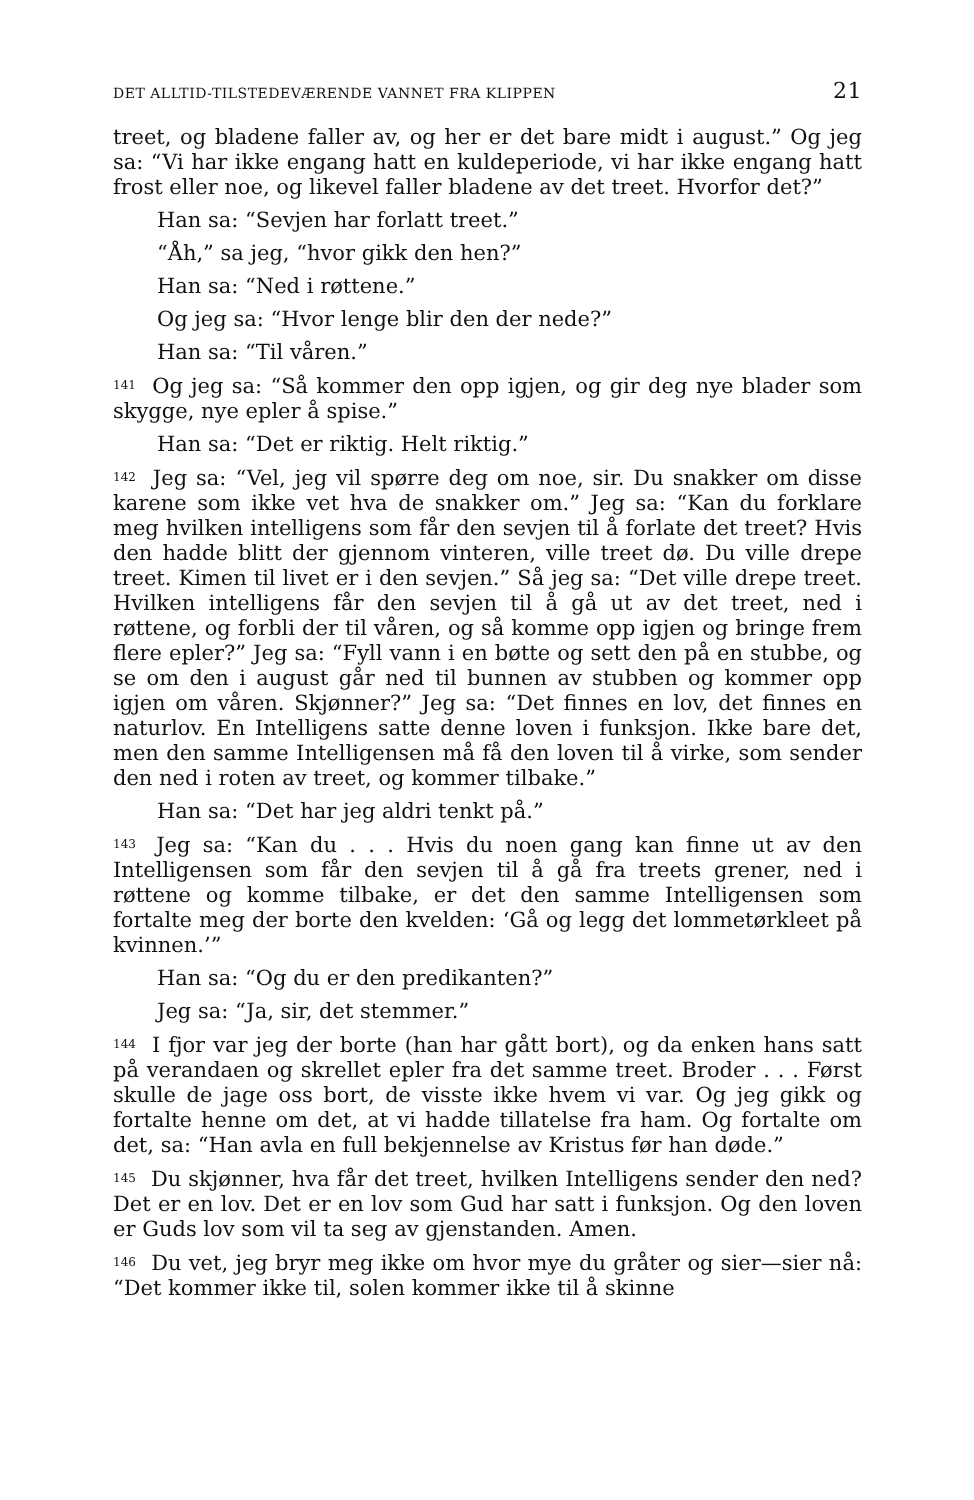DET ALLTID-TILSTEDEVÆRENDE VANNET FRA KLIPPEN 21
treet, og bladene faller av, og her er det bare midt i august.” Og jeg sa: “Vi har ikke engang hatt en kuldeperiode, vi har ikke engang hatt frost eller noe, og likevel faller bladene av det treet. Hvorfor det?”
Han sa: “Sevjen har forlatt treet.”
“Åh,” sa jeg, “hvor gikk den hen?”
Han sa: “Ned i røttene.”
Og jeg sa: “Hvor lenge blir den der nede?”
Han sa: “Til våren.”
<sup>141</sup> Og jeg sa: “Så kommer den opp igjen, og gir deg nye blader som skygge, nye epler å spise.”
Han sa: “Det er riktig. Helt riktig.”
<sup>142</sup> Jeg sa: “Vel, jeg vil spørre deg om noe, sir. Du snakker om disse karene som ikke vet hva de snakker om.” Jeg sa: “Kan du forklare meg hvilken intelligens som får den sevjen til å forlate det treet? Hvis den hadde blitt der gjennom vinteren, ville treet dø. Du ville drepe treet. Kimen til livet er i den sevjen.” Så jeg sa: “Det ville drepe treet. Hvilken intelligens får den sevjen til å gå ut av det treet, ned i røttene, og forbli der til våren, og så komme opp igjen og bringe frem flere epler?” Jeg sa: “Fyll vann i en bøtte og sett den på en stubbe, og se om den i august går ned til bunnen av stubben og kommer opp igjen om våren. Skjønner?” Jeg sa: “Det finnes en lov, det finnes en naturlov. En Intelligens satte denne loven i funksjon. Ikke bare det, men den samme Intelligensen må få den loven til å virke, som sender den ned i roten av treet, og kommer tilbake.”
Han sa: “Det har jeg aldri tenkt på.”
<sup>143</sup> Jeg sa: “Kan du . . . Hvis du noen gang kan finne ut av den Intelligensen som får den sevjen til å gå fra treets grener, ned i røttene og komme tilbake, er det den samme Intelligensen som fortalte meg der borte den kvelden: ‘Gå og legg det lommetørkleet på kvinnen.’”
Han sa: “Og du er den predikanten?”
Jeg sa: “Ja, sir, det stemmer.”
<sup>144</sup> I fjor var jeg der borte (han har gått bort), og da enken hans satt på verandaen og skrellet epler fra det samme treet. Broder . . . Først skulle de jage oss bort, de visste ikke hvem vi var. Og jeg gikk og fortalte henne om det, at vi hadde tillatelse fra ham. Og fortalte om det, sa: “Han avla en full bekjennelse av Kristus før han døde.”
<sup>145</sup> Du skjønner, hva får det treet, hvilken Intelligens sender den ned? Det er en lov. Det er en lov som Gud har satt i funksjon. Og den loven er Guds lov som vil ta seg av gjenstanden. Amen.
<sup>146</sup> Du vet, jeg bryr meg ikke om hvor mye du gråter og sier—sier nå: “Det kommer ikke til, solen kommer ikke til å skinne